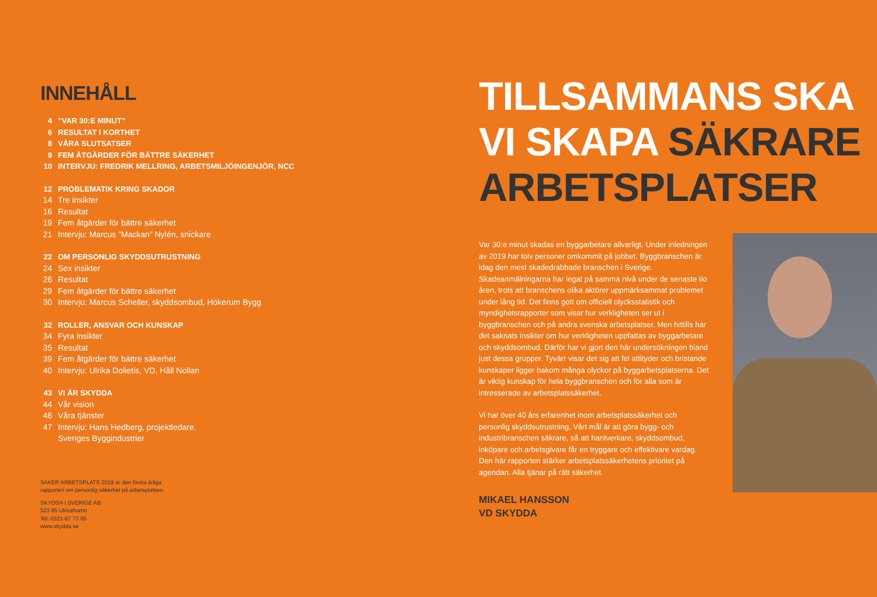INNEHÅLL
4”VAR 30:E MINUT”
6 RESULTAT I KORTHET
8 VÅRA SLUTSATSER
9 FEM ÅTGÄRDER FÖR BÄTTRE SÄKERHET
10 INTERVJU: FREDRIK MELLRING, ARBETSMILJÖINGENJÖR, NCC
12 PROBLEMATIK KRING SKADOR
14 Tre insikter
16 Resultat
19 Fem åtgärder för bättre säkerhet
21 Intervju: Marcus ”Mackan” Nylén, snickare
22 OM PERSONLIG SKYDDSUTRUSTNING
24 Sex insikter
26 Resultat
29 Fem åtgärder för bättre säkerhet
30 Intervju: Marcus Scheller, skyddsombud, Hökerum Bygg
32 ROLLER, ANSVAR OCH KUNSKAP
34 Fyra insikter
35 Resultat
39 Fem åtgärder för bättre säkerhet
40 Intervju: Ulrika Dolietis, VD, Håll Nollan
43 VI ÄR SKYDDA
44 Vår vision
46 Våra tjänster
47 Intervju: Hans Hedberg, projektledare,
Sveriges Byggindustrier
SÄKER ARBETSPLATS 2019 är den första årliga
rapporten om personlig säkerhet på arbetsplatsen.
SKYDDA I SVERIGE AB
523 85 Ulricehamn
Tel: 0321-67 73 00
www.skydda.se
TILLSAMMANS SKA
VI SKAPA SÄKRARE
ARBETSPLATSER
Var 30:e minut skadas en byggarbetare allvarligt. Under inledningen av 2019 har tolv personer omkommit på jobbet. Byggbranschen är idag den mest skadedrabbade branschen i Sverige. Skadeanmälningarna har legat på samma nivå under de senaste tio åren, trots att branschens olika aktörer uppmärksammat problemet under lång tid. Det finns gott om officiell olycksstatistik och myndighetsrapporter som visar hur verkligheten ser ut i byggbranschen och på andra svenska arbetsplatser. Men hittills har det saknats insikter om hur verkligheten uppfattas av byggarbetare och skyddsombud. Därför har vi gjort den här undersökningen bland just dessa grupper. Tyvärr visar det sig att fel attityder och bristande kunskaper ligger bakom många olyckor på byggarbetsplatserna. Det är viktig kunskap för hela byggbranschen och för alla som är intresserade av arbetsplatssäkerhet.
Vi har över 40 års erfarenhet inom arbetsplatssäkerhet och personlig skyddsutrustning. Vårt mål är att göra bygg- och industribranschen säkrare, så att hantverkare, skyddsombud, inköpare och arbetsgivare får en tryggare och effektivare vardag. Den här rapporten stärker arbetsplatssäkerhetens prioritet på agendan. Alla tjänar på rätt säkerhet.
MIKAEL HANSSON
VD SKYDDA